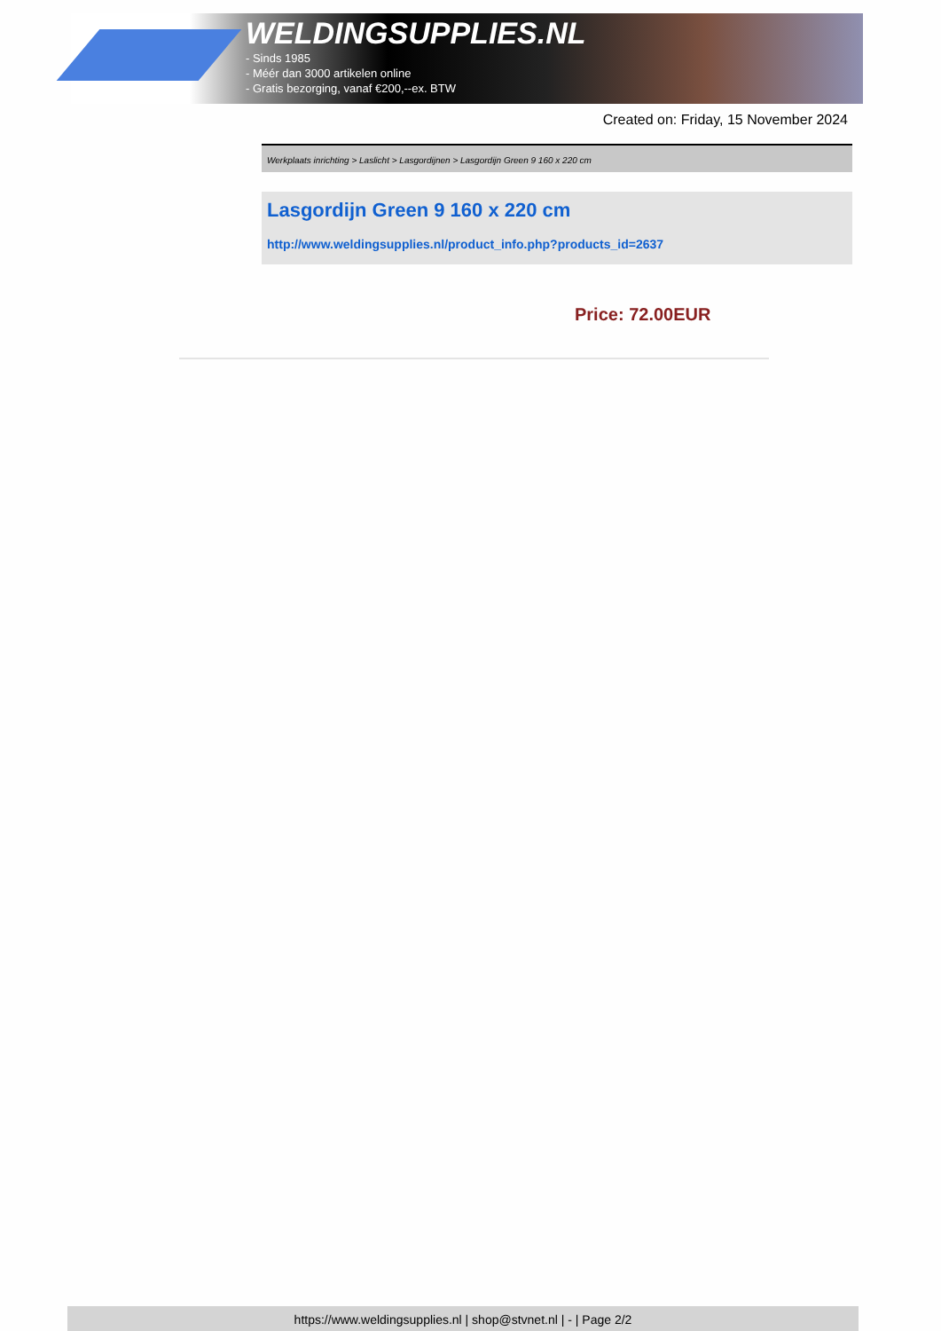WELDINGSUPPLIES.NL
- Sinds 1985
- Méér dan 3000 artikelen online
- Gratis bezorging, vanaf €200,--ex. BTW
Created on: Friday, 15 November 2024
Werkplaats inrichting > Laslicht > Lasgordijnen > Lasgordijn Green 9 160 x 220 cm
Lasgordijn Green 9 160 x 220 cm
http://www.weldingsupplies.nl/product_info.php?products_id=2637
Price: 72.00EUR
https://www.weldingsupplies.nl | shop@stvnet.nl | - | Page 2/2